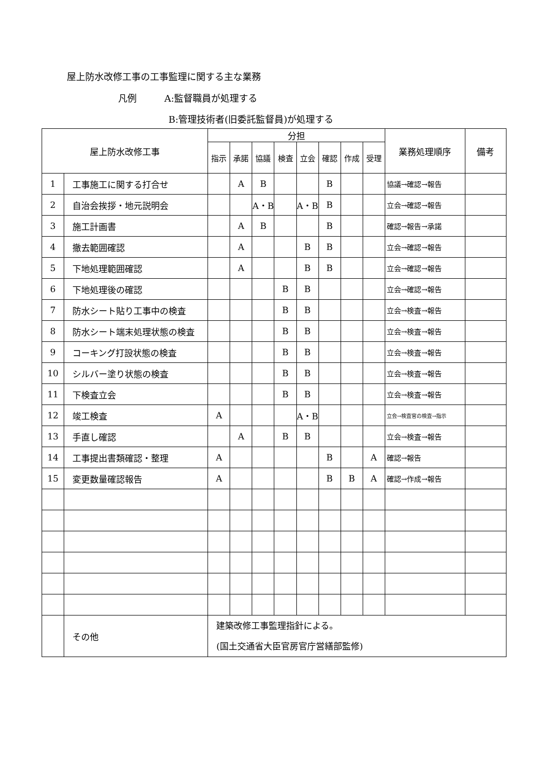屋上防水改修工事の工事監理に関する主な業務
凡例　　　A:監督職員が処理する
B:管理技術者(旧委託監督員)が処理する
| 屋上防水改修工事 | | 分担 | | | | | | | | 業務処理順序 | 備考 |
| --- | --- | --- | --- | --- | --- | --- | --- | --- | --- | --- | --- |
| | | 指示 | 承諾 | 協議 | 検査 | 立会 | 確認 | 作成 | 受理 | | |
| 1 | 工事施工に関する打合せ | | A | B | | | B | | | 協議→確認→報告 | |
| 2 | 自治会挨拶・地元説明会 | | | A・B | | A・B | B | | | 立会→確認→報告 | |
| 3 | 施工計画書 | | A | B | | | B | | | 確認→報告→承諾 | |
| 4 | 撤去範囲確認 | | A | | | B | B | | | 立会→確認→報告 | |
| 5 | 下地処理範囲確認 | | A | | | B | B | | | 立会→確認→報告 | |
| 6 | 下地処理後の確認 | | | | B | B | | | | 立会→確認→報告 | |
| 7 | 防水シート貼り工事中の検査 | | | | B | B | | | | 立会→検査→報告 | |
| 8 | 防水シート端末処理状態の検査 | | | | B | B | | | | 立会→検査→報告 | |
| 9 | コーキング打設状態の検査 | | | | B | B | | | | 立会→検査→報告 | |
| 10 | シルバー塗り状態の検査 | | | | B | B | | | | 立会→検査→報告 | |
| 11 | 下検査立会 | | | | B | B | | | | 立会→検査→報告 | |
| 12 | 竣工検査 | A | | | | A・B | | | | 立会→検査官の検査→指示 | |
| 13 | 手直し確認 | | A | | B | B | | | | 立会→検査→報告 | |
| 14 | 工事提出書類確認・整理 | A | | | | | B | | A | 確認→報告 | |
| 15 | 変更数量確認報告 | A | | | | | B | B | A | 確認→作成→報告 | |
| | その他 | 建築改修工事監理指針による。 (国土交通省大臣官房官庁営繕部監修) | | | | | | | | | |